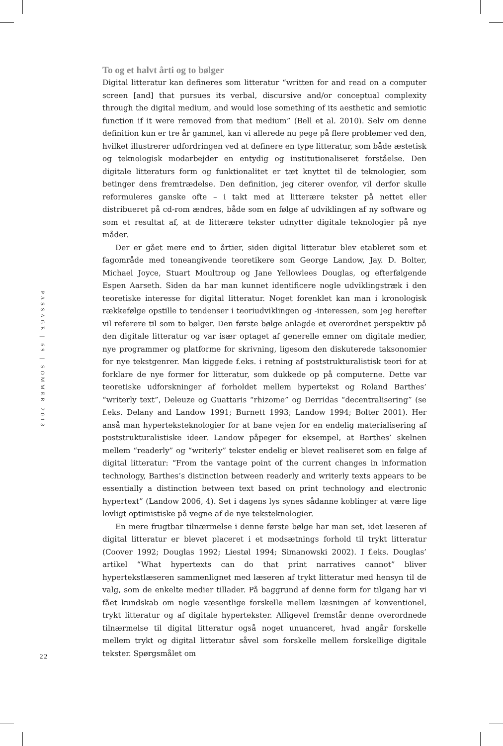To og et halvt årti og to bølger
Digital litteratur kan defineres som litteratur “written for and read on a computer screen [and] that pursues its verbal, discursive and/or conceptual complexity through the digital medium, and would lose something of its aesthetic and semiotic function if it were removed from that medium” (Bell et al. 2010). Selv om denne definition kun er tre år gammel, kan vi allerede nu pege på flere problemer ved den, hvilket illustrerer udfordringen ved at definere en type litteratur, som både æstetisk og teknologisk modarbejder en entydig og institutionaliseret forståelse. Den digitale litteraturs form og funktionalitet er tæt knyttet til de teknologier, som betinger dens fremtrædelse. Den definition, jeg citerer ovenfor, vil derfor skulle reformuleres ganske ofte – i takt med at litterære tekster på nettet eller distribueret på cd-rom ændres, både som en følge af udviklingen af ny software og som et resultat af, at de litterære tekster udnytter digitale teknologier på nye måder.
Der er gået mere end to årtier, siden digital litteratur blev etableret som et fagområde med toneangivende teoretikere som George Landow, Jay. D. Bolter, Michael Joyce, Stuart Moultroup og Jane Yellowlees Douglas, og efterfølgende Espen Aarseth. Siden da har man kunnet identificere nogle udviklingstræk i den teoretiske interesse for digital litteratur. Noget forenklet kan man i kronologisk rækkefølge opstille to tendenser i teoriudviklingen og -interessen, som jeg herefter vil referere til som to bølger. Den første bølge anlagde et overordnet perspektiv på den digitale litteratur og var især optaget af generelle emner om digitale medier, nye programmer og platforme for skrivning, ligesom den diskuterede taksonomier for nye tekstgenrer. Man kiggede f.eks. i retning af poststrukturalistisk teori for at forklare de nye former for litteratur, som dukkede op på computerne. Dette var teoretiske udforskninger af forholdet mellem hypertekst og Roland Barthes’ “writerly text”, Deleuze og Guattaris “rhizome” og Derridas “decentralisering” (se f.eks. Delany and Landow 1991; Burnett 1993; Landow 1994; Bolter 2001). Her anså man hyperteksteknologier for at bane vejen for en endelig materialisering af poststrukturalistiske ideer. Landow påpeger for eksempel, at Barthes’ skelnen mellem “readerly” og “writerly” tekster endelig er blevet realiseret som en følge af digital litteratur: “From the vantage point of the current changes in information technology, Barthes’s distinction between readerly and writerly texts appears to be essentially a distinction between text based on print technology and electronic hypertext” (Landow 2006, 4). Set i dagens lys synes sådanne koblinger at være lige lovligt optimistiske på vegne af de nye teksteknologier.
En mere frugtbar tilnærmelse i denne første bølge har man set, idet læseren af digital litteratur er blevet placeret i et modsætnings forhold til trykt litteratur (Coover 1992; Douglas 1992; Liestøl 1994; Simanowski 2002). I f.eks. Douglas’ artikel “What hypertexts can do that print narratives cannot” bliver hypertekstlæseren sammenlignet med læseren af trykt litteratur med hensyn til de valg, som de enkelte medier tillader. På baggrund af denne form for tilgang har vi fået kundskab om nogle væsentlige forskelle mellem læsningen af konventionel, trykt litteratur og af digitale hypertekster. Alligevel fremstår denne overordnede tilnærmelse til digital litteratur også noget unuanceret, hvad angår forskelle mellem trykt og digital litteratur såvel som forskelle mellem forskellige digitale tekster. Spørgsmålet om
PASSAGE | 69 | SOMMER 2013
22